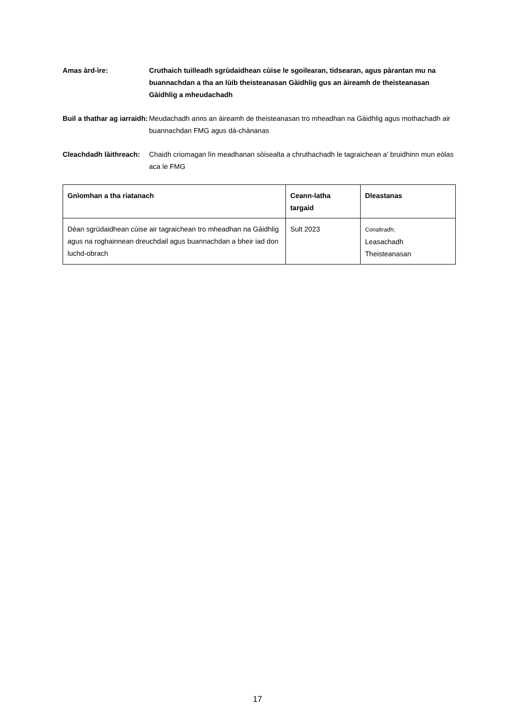Amas àrd-ìre: Cruthaich tuilleadh sgrùdaidhean cùise le sgoilearan, tidsearan, agus pàrantan mu na buannachdan a tha an lùib theisteanasan Gàidhlig gus an àireamh de theisteanasan Gàidhlig a mheudachadh
Buil a thathar ag iarraidh:
Meudachadh anns an àireamh de theisteanasan tro mheadhan na Gàidhlig agus mothachadh air buannachdan FMG agus dà-chànanas
Cleachdadh làithreach:
Chaidh criomagan lìn meadhanan sòisealta a chruthachadh le tagraichean a’ bruidhinn mun eòlas aca le FMG
| Gnìomhan a tha riatanach | Ceann-latha targaid | Dleastanas |
| --- | --- | --- |
| Dèan sgrùdaidhean cùise air tagraichean tro mheadhan na Gàidhlig agus na roghainnean dreuchdail agus buannachdan a bheir iad don luchd-obrach | Sult 2023 | Conaltradh; Leasachadh Theisteanasan |
17